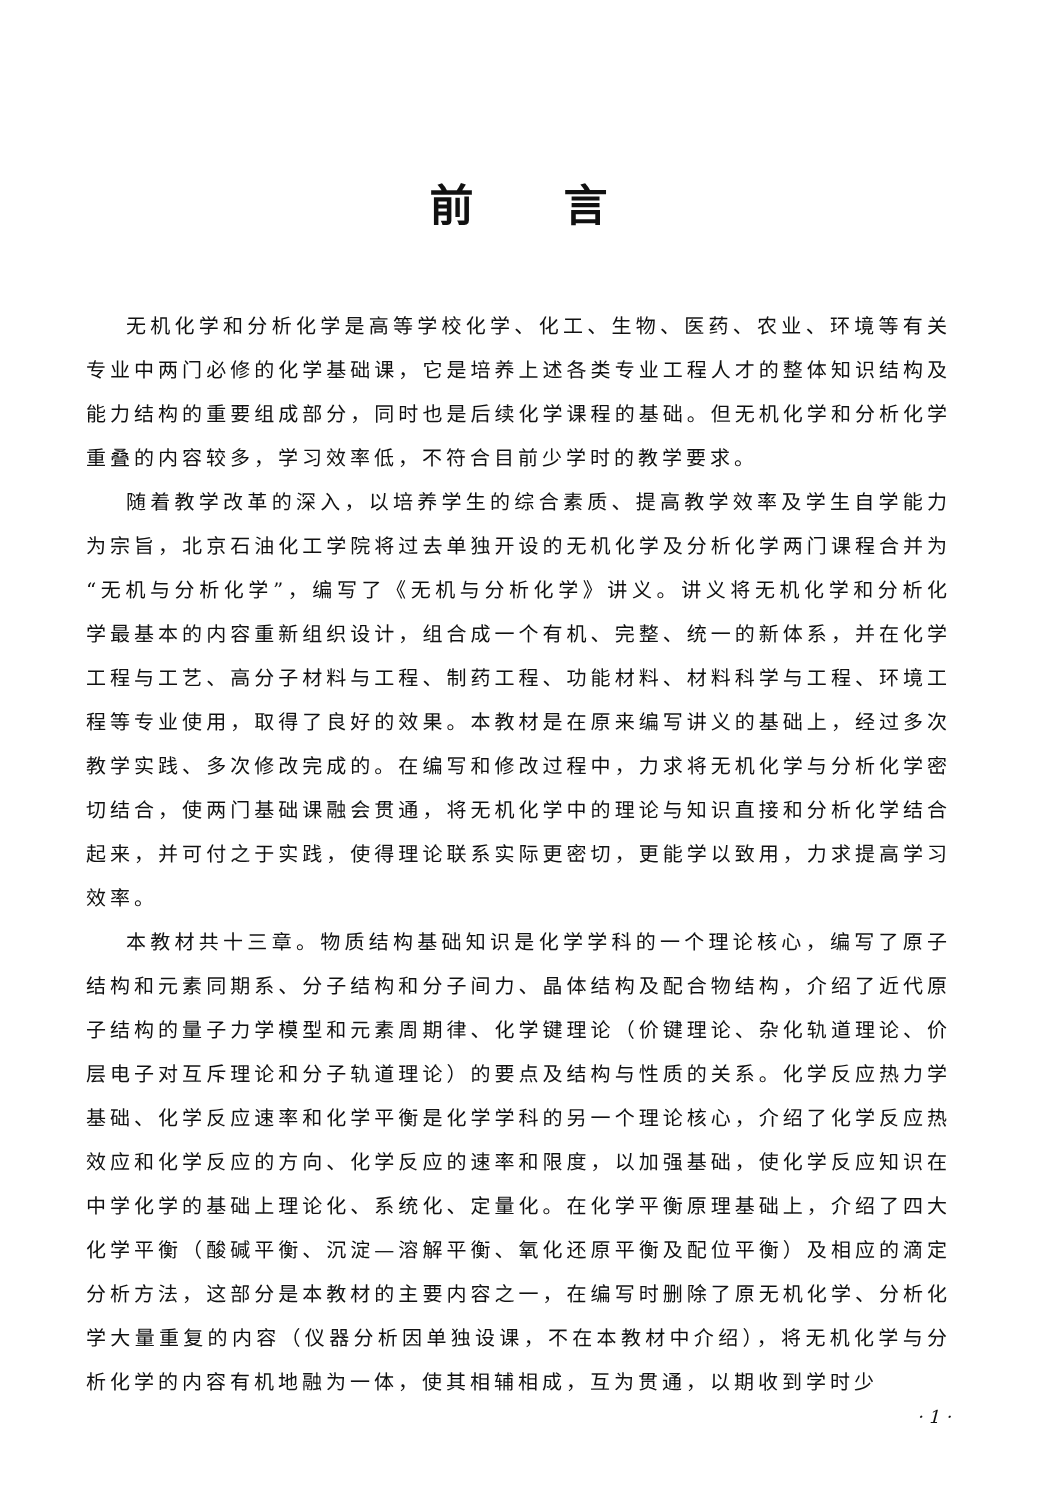前言
无机化学和分析化学是高等学校化学、化工、生物、医药、农业、环境等有关专业中两门必修的化学基础课，它是培养上述各类专业工程人才的整体知识结构及能力结构的重要组成部分，同时也是后续化学课程的基础。但无机化学和分析化学重叠的内容较多，学习效率低，不符合目前少学时的教学要求。
随着教学改革的深入，以培养学生的综合素质、提高教学效率及学生自学能力为宗旨，北京石油化工学院将过去单独开设的无机化学及分析化学两门课程合并为“无机与分析化学”，编写了《无机与分析化学》讲义。讲义将无机化学和分析化学最基本的内容重新组织设计，组合成一个有机、完整、统一的新体系，并在化学工程与工艺、高分子材料与工程、制药工程、功能材料、材料科学与工程、环境工程等专业使用，取得了良好的效果。本教材是在原来编写讲义的基础上，经过多次教学实践、多次修改完成的。在编写和修改过程中，力求将无机化学与分析化学密切结合，使两门基础课融会贯通，将无机化学中的理论与知识直接和分析化学结合起来，并可付之于实践，使得理论联系实际更密切，更能学以致用，力求提高学习效率。
本教材共十三章。物质结构基础知识是化学学科的一个理论核心，编写了原子结构和元素同期系、分子结构和分子间力、晶体结构及配合物结构，介绍了近代原子结构的量子力学模型和元素周期律、化学键理论（价键理论、杂化轨道理论、价层电子对互斥理论和分子轨道理论）的要点及结构与性质的关系。化学反应热力学基础、化学反应速率和化学平衡是化学学科的另一个理论核心，介绍了化学反应热效应和化学反应的方向、化学反应的速率和限度，以加强基础，使化学反应知识在中学化学的基础上理论化、系统化、定量化。在化学平衡原理基础上，介绍了四大化学平衡（酸碱平衡、沉淀—溶解平衡、氧化还原平衡及配位平衡）及相应的滴定分析方法，这部分是本教材的主要内容之一，在编写时删除了原无机化学、分析化学大量重复的内容（仪器分析因单独设课，不在本教材中介绍），将无机化学与分析化学的内容有机地融为一体，使其相辅相成，互为贯通，以期收到学时少
· 1 ·